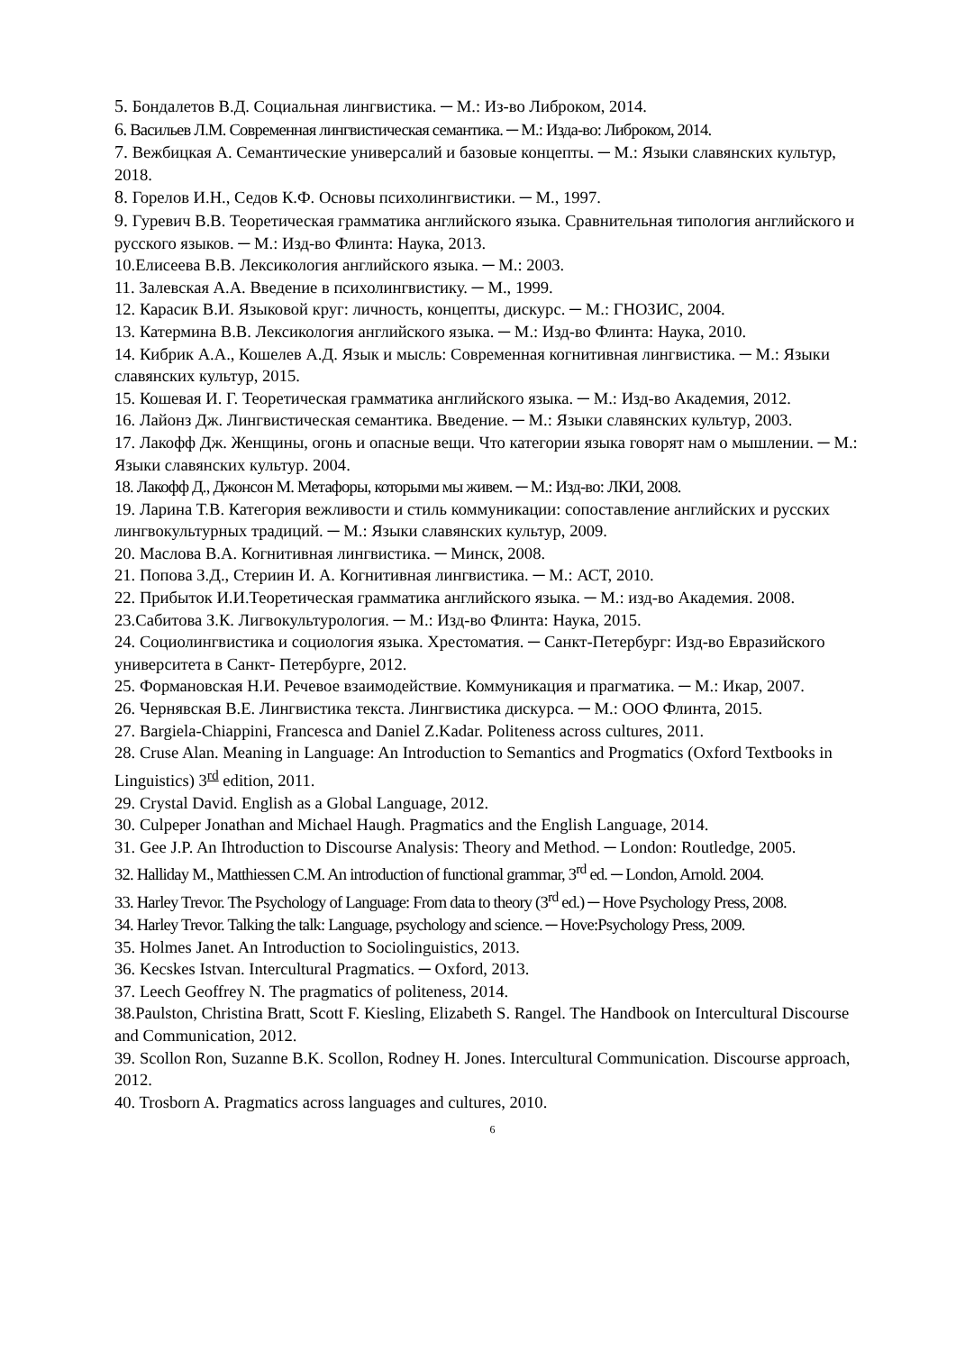5. Бондалетов В.Д. Социальная лингвистика. ─ М.: Из-во Либроком, 2014.
6. Васильев Л.М. Современная лингвистическая семантика. ─ М.: Изда-во: Либроком, 2014.
7. Вежбицкая А. Семантические универсалий и базовые концепты. ─ М.: Языки славянских культур, 2018.
8. Горелов И.Н., Седов К.Ф. Основы психолингвистики. ─ М., 1997.
9. Гуревич В.В. Теоретическая грамматика английского языка. Сравнительная типология английского и русского языков. ─ М.: Изд-во Флинта: Наука, 2013.
10.Елисеева В.В. Лексикология английского языка. ─ М.: 2003.
11. Залевская А.А. Введение в психолингвистику. ─ М., 1999.
12. Карасик В.И. Языковой круг: личность, концепты, дискурс. ─ М.: ГНОЗИС, 2004.
13. Катермина В.В. Лексикология английского языка. ─ М.: Изд-во Флинта: Наука, 2010.
14. Кибрик А.А., Кошелев А.Д. Язык и мысль: Современная когнитивная лингвистика. ─ М.: Языки славянских культур, 2015.
15. Кошевая И. Г. Теоретическая грамматика английского языка. ─ М.: Изд-во Академия, 2012.
16. Лайонз Дж. Лингвистическая семантика. Введение. ─ М.: Языки славянских культур, 2003.
17. Лакофф Дж. Женщины, огонь и опасные вещи. Что категории языка говорят нам о мышлении. ─ М.: Языки славянских культур. 2004.
18. Лакофф Д., Джонсон М. Метафоры, которыми мы живем. ─ М.: Изд-во: ЛКИ, 2008.
19. Ларина Т.В. Категория вежливости и стиль коммуникации: сопоставление английских и русских лингвокультурных традиций. ─ М.: Языки славянских культур, 2009.
20. Маслова В.А. Когнитивная лингвистика. ─ Минск, 2008.
21. Попова З.Д., Стериин И. А. Когнитивная лингвистика. ─ М.: АСТ, 2010.
22. Прибыток И.И.Теоретическая грамматика английского языка. ─ М.: изд-во Академия. 2008.
23.Сабитова З.К. Лигвокультурология. ─ М.: Изд-во Флинта: Наука, 2015.
24. Социолингвистика и социология языка. Хрестоматия. ─ Санкт-Петербург: Изд-во Евразийского университета в Санкт- Петербурге, 2012.
25. Формановская Н.И. Речевое взаимодействие. Коммуникация и прагматика. ─ М.: Икар, 2007.
26. Чернявская В.Е. Лингвистика текста. Лингвистика дискурса. ─ М.: ООО Флинта, 2015.
27. Bargiela-Chiappini, Francesca and Daniel Z.Kadar. Politeness across cultures, 2011.
28. Cruse Alan. Meaning in Language: An Introduction to Semantics and Progmatics (Oxford Textbooks in Linguistics) 3<sup>rd</sup> edition, 2011.
29. Crystal David. English as a Global Language, 2012.
30. Culpeper Jonathan and Michael Haugh. Pragmatics and the English Language, 2014.
31. Gee J.P. An Ihtroduction to Discourse Analysis: Theory and Method. ─ London: Routledge, 2005.
32. Halliday M., Matthiessen C.M. An introduction of functional grammar, 3<sup>rd</sup> ed. ─ London, Arnold. 2004.
33. Harley Trevor. The Psychology of Language: From data to theory (3<sup>rd</sup> ed.) ─ Hove Psychology Press, 2008.
34. Harley Trevor. Talking the talk: Language, psychology and science. ─ Hove:Psychology Press, 2009.
35. Holmes Janet. An Introduction to Sociolinguistics, 2013.
36. Kecskes Istvan. Intercultural Pragmatics. ─ Oxford, 2013.
37. Leech Geoffrey N. The pragmatics of politeness, 2014.
38.Paulston, Christina Bratt, Scott F. Kiesling, Elizabeth S. Rangel. The Handbook on Intercultural Discourse and Communication, 2012.
39. Scollon Ron, Suzanne B.K. Scollon, Rodney H. Jones. Intercultural Communication. Discourse approach, 2012.
40. Trosborn A. Pragmatics across languages and cultures, 2010.
6